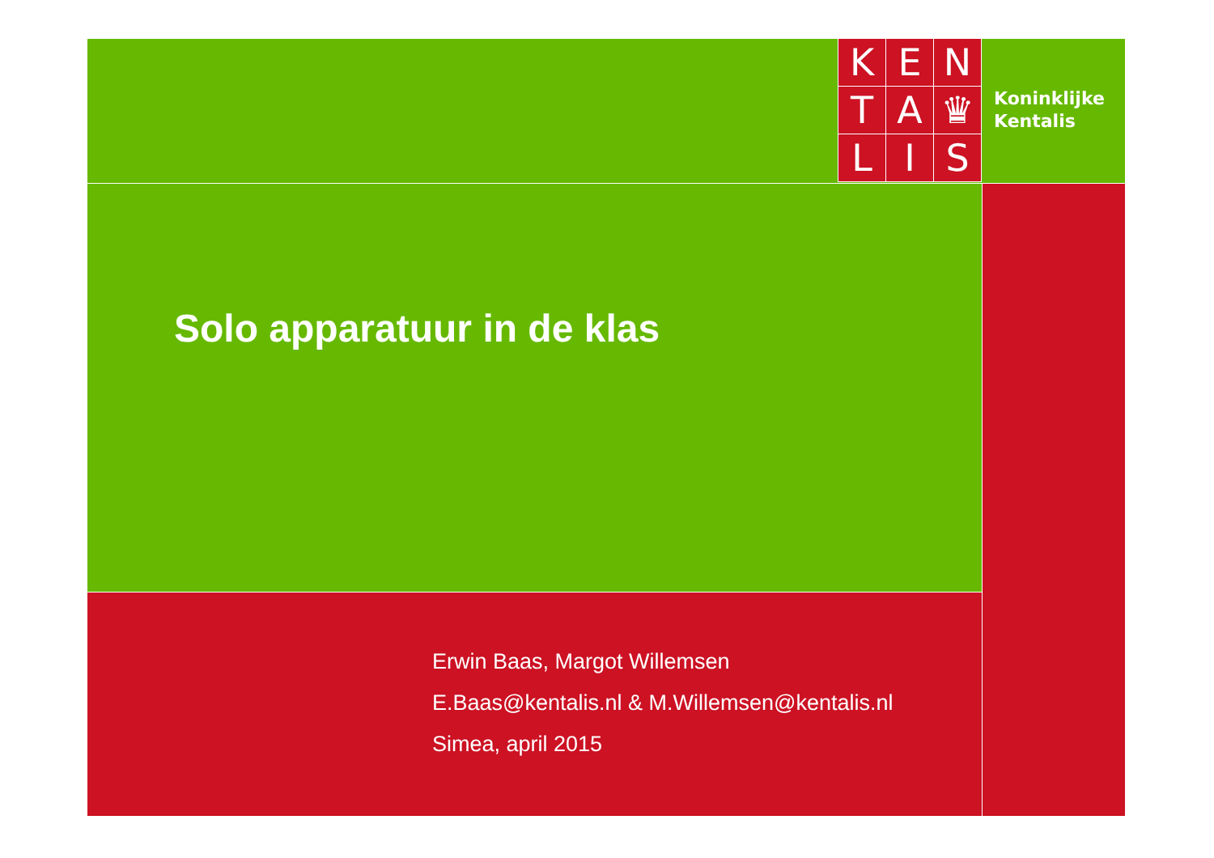K
E
N
T
A
♛
L
I
S
Koninklijke
Kentalis
Solo apparatuur in de klas
Erwin Baas, Margot Willemsen
E.Baas@kentalis.nl & M.Willemsen@kentalis.nl
Simea, april 2015